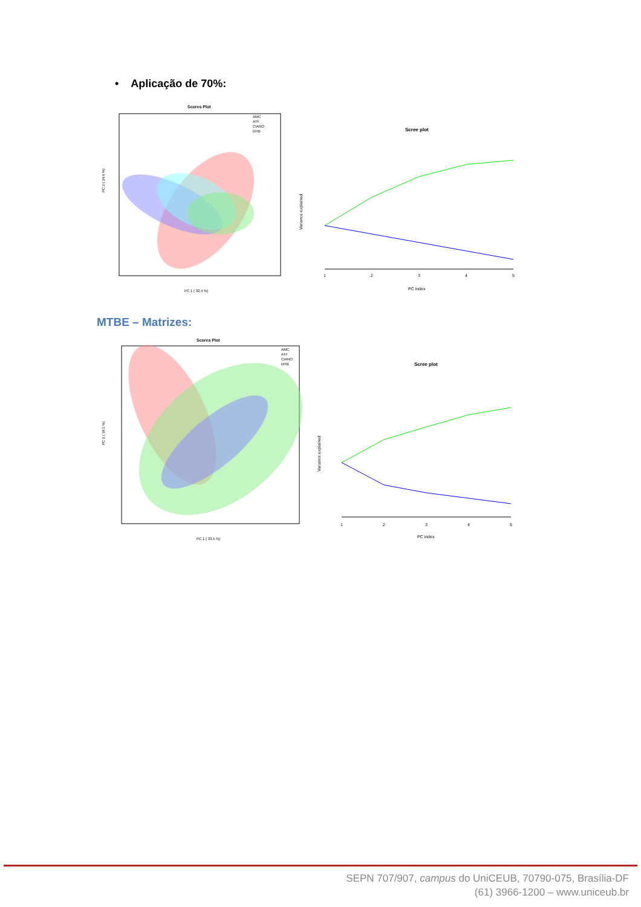• Aplicação de 70%:
Scores Plot
AMC
ATF
CIANO
DHB
PC 1 ( 32.4 %)
PC 2 ( 24.6 %)
Scree plot
1
2
3
4
5
PC index
Variance explained
MTBE – Matrizes:
Scores Plot
AMC
ATF
CIANO
DHB
PC 1 ( 33.5 %)
PC 2 ( 18.1 %)
Scree plot
1
2
3
4
5
PC index
Variance explained
SEPN 707/907, campus do UniCEUB, 70790-075, Brasília-DF
(61) 3966-1200 – www.uniceub.br